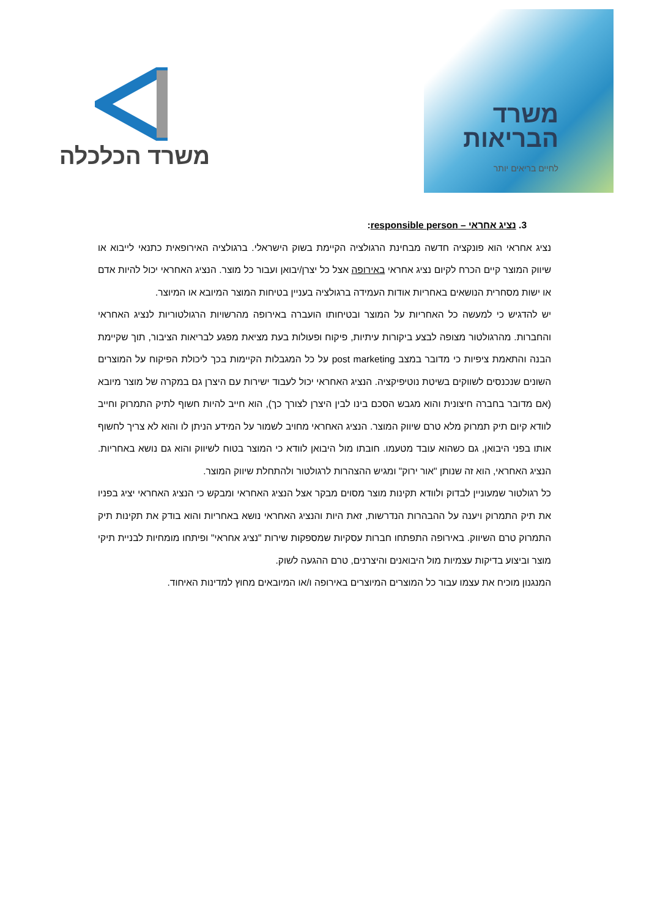משרד הכלכלה
משרד
הבריאות
לחיים בריאים יותר
3. נציג אחראי – responsible person:
נציג אחראי הוא פונקציה חדשה מבחינת הרגולציה הקיימת בשוק הישראלי. ברגולציה האירופאית כתנאי לייבוא או שיווק המוצר קיים הכרח לקיום נציג אחראי באירופה אצל כל יצרן/יבואן ועבור כל מוצר. הנציג האחראי יכול להיות אדם או ישות מסחרית הנושאים באחריות אודות העמידה ברגולציה בעניין בטיחות המוצר המיובא או המיוצר.
יש להדגיש כי למעשה כל האחריות על המוצר ובטיחותו הועברה באירופה מהרשויות הרגולטוריות לנציג האחראי והחברות. מהרגולטור מצופה לבצע ביקורות עיתיות, פיקוח ופעולות בעת מציאת מפגע לבריאות הציבור, תוך שקיימת הבנה והתאמת ציפיות כי מדובר במצב post marketing על כל המגבלות הקיימות בכך ליכולת הפיקוח על המוצרים השונים שנכנסים לשווקים בשיטת נוטיפיקציה. הנציג האחראי יכול לעבוד ישירות עם היצרן גם במקרה של מוצר מיובא (אם מדובר בחברה חיצונית והוא מגבש הסכם בינו לבין היצרן לצורך כך), הוא חייב להיות חשוף לתיק התמרוק וחייב לוודא קיום תיק תמרוק מלא טרם שיווק המוצר. הנציג האחראי מחויב לשמור על המידע הניתן לו והוא לא צריך לחשוף אותו בפני היבואן, גם כשהוא עובד מטעמו. חובתו מול היבואן לוודא כי המוצר בטוח לשיווק והוא גם נושא באחריות. הנציג האחראי, הוא זה שנותן "אור ירוק" ומגיש ההצהרות לרגולטור ולהתחלת שיווק המוצר.
כל רגולטור שמעוניין לבדוק ולוודא תקינות מוצר מסוים מבקר אצל הנציג האחראי ומבקש כי הנציג האחראי יציג בפניו את תיק התמרוק ויענה על ההבהרות הנדרשות, זאת היות והנציג האחראי נושא באחריות והוא בודק את תקינות תיק התמרוק טרם השיווק. באירופה התפתחו חברות עסקיות שמספקות שירות "נציג אחראי" ופיתחו מומחיות לבניית תיקי מוצר וביצוע בדיקות עצמיות מול היבואנים והיצרנים, טרם ההגעה לשוק.
המנגנון מוכיח את עצמו עבור כל המוצרים המיוצרים באירופה ו/או המיובאים מחוץ למדינות האיחוד.